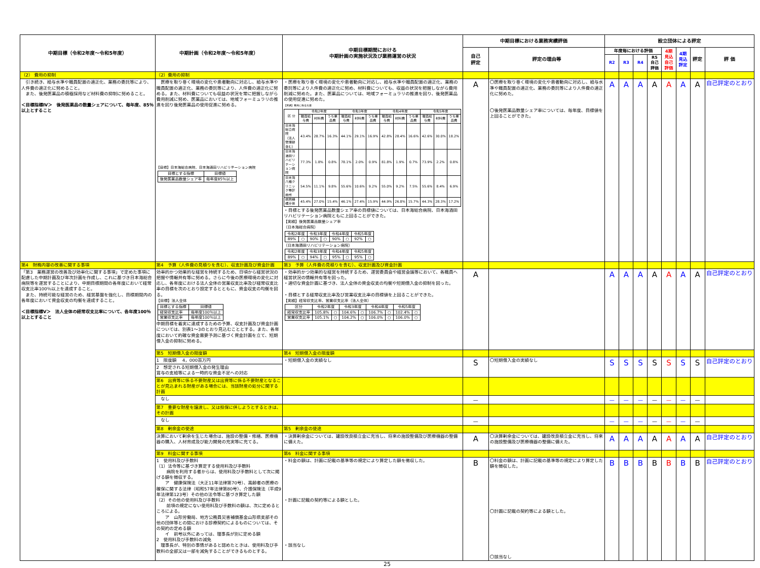| 中期目標（令和2年度～令和5年度） | 中期計画（令和2年度～令和5年度） | 中期目標期間における 中期計画の実施状況及び業務運営の状況 | 中期目標における業務実績評価 | | 設立団体による評定 | | | | | | | |
| --- | --- | --- | --- | --- | --- | --- | --- | --- | --- | --- | --- | --- |
| | | | 自己 評定 | 評定の理由等 | 年度毎における評価 | | | | 4期 見込 自己 評価 | 4期 見込 評定 | 評定 | 評 価 |
| | | | | | R2 | R3 | R4 | R5 自己 評価 | | | | |
| （2） 費用の抑制 | （2）費用の抑制 | | | | | | | | | | | |
| 引き続き、給与水準や職員配置の適正化、業務の委託等により、人件費の適正化に努めること。 また、後発医薬品の積極採用など材料費の抑制に努めること。 ＜目標指標Ⅳ＞ 後発医薬品の数量シェアについて、毎年度、85％以上とすること | 医療を取り巻く環境の変化や患者動向に対応し、給与水準や職員配置の適正化、業務の委託等により、人件費の適正化に努める。また、材料費についても収益の状況を常に把握しながら費用削減に努め、医薬品においては、地域フォーミュラリの推進を図り後発医薬品の使用促進に努める。 【目標】日本海総合病院、日本海酒田リハビリテーション病院 / 目標とする指標 / 目標値 / / 後発医薬品数量シェア率 / 毎年度85％以上 / | ・医療を取り巻く環境の変化や患者動向に対応し、給与水準や職員配置の適正化、業務の委託等により人件費の適正化に努め、材料費についても、収益の状況を把握しながら費用削減に努めた。また、医薬品については、地域フォーミュラリの推進を図り、後発医薬品の使用促進に努めた。 【実績】費用に係る比率 / 区 分 / 令和2年度 / / / 令和3年度 / / / 令和4年度 / / / 令和5年度 / / / / / 職員給与費 / 材料費 / うち薬品費 / 職員給与費 / 材料費 / うち薬品費 / 職員給与費 / 材料費 / うち薬品費 / 職員給与費 / 材料費 / うち薬品費 / / 日本海総合病院 （法人管理部含む） / 43.4% / 28.7% / 16.3% / 44.1% / 29.1% / 16.9% / 42.8% / 28.4% / 16.6% / 42.6% / 30.0% / 18.2% / / 日本海酒田リハビリテーション病院 / 77.3% / 1.8% / 0.8% / 78.1% / 2.0% / 0.9% / 81.8% / 1.9% / 0.7% / 73.9% / 2.2% / 0.8% / / 日本海八幡クリニック等診療所 / 54.5% / 11.1% / 9.8% / 55.6% / 10.6% / 9.2% / 55.0% / 9.2% / 7.5% / 55.6% / 8.4% / 6.9% / / 病院機構全体 / 45.4% / 27.0% / 15.4% / 46.1% / 27.4% / 15.9% / 44.9% / 26.8% / 15.7% / 44.3% / 28.3% / 17.2% / ・目標とする後発医薬品数量シェア率の目標値については、日本海総合病院、日本海酒田リハビリテーション病院ともに上回ることができた。 【実績】後発医薬品数量シェア率 （日本海総合病院） / 令和2年度 / / 令和3年度 / / 令和4年度 / / 令和5年度 / / / 89% / ○ / 90% / ○ / 90% / ○ / 92% / ○ / （日本海酒田リハビリテーション病院） / 令和2年度 / / 令和3年度 / / 令和4年度 / / 令和5年度 / / / 89% / ○ / 94% / ○ / 95% / ○ / 95% / ○ / | A | 〇医療を取り巻く環境の変化や患者動向に対応し、給与水準や職員配置の適正化、業務の委託等により人件費の適正化に努めた。 〇後発医薬品数量シェア率については、毎年度、目標値を上回ることができた。 | A | A | A | A | A | A | A | 自己評定のとおり |
| 第4 財務内容の改善に関する事項 | 第4 予算（人件費の見積りを含む）、収支計画及び資金計画 | 第3 予算（人件費の見積りを含む）、収支計画及び資金計画 | | | | | | | | | | |
| 「第3 業務運営の改善及び効率化に関する事項」で定めた事項に配慮した中期計画及び年次計画を作成し、これに基づき日本海総合病院等を運営することにより、中期目標期間の各年度において経常収支比率100％以上を達成すること。 また、持続可能な経営のため、経営基盤を強化し、目標期間内の各年度において資金収支の均衡を達成すること。 ＜目標指標Ⅴ＞ 法人全体の経常収支比率について、各年度100％以上とすること | 効率的かつ効果的な経営を持続するため、日頃から経営状況の把握や情報共有等に努める。さらに今後の医療環境の変化に対応し、各年度における法人全体の営業収支比率及び経常収支比率の目標を次のとおり設定するとともに、資金収支の均衡を図る。 【目標】法人全体 / 目標とする指標 / 目標値 / / 経常収支比率 / 毎年度100％以上 / / 営業収支比率 / 毎年度100％以上 / 中期目標を着実に達成するための予算、収支計画及び資金計画については、別表1～3のとおり見込むこととする。また、各年度において的確な資金需要予測に基づく資金計画を立て、短期借入金の抑制に努める。 | ・効率的かつ効果的な経営を持続するため、運営委員会や経営会議等において、各職員へ経営状況の情報共有等を図った。 ・適切な資金計画に基づき、法人全体の資金収支の均衡や短期借入金の抑制を図った。 ・目標とする経常収支比率及び営業収支比率の目標値を上回ることができた。 【実績】経常収支比率、営業収支比率（法人全体） / 区分 / 令和2年度 / / 令和3年度 / / 令和4年度 / / 令和5年度 / / / 経常収支比率 / 105.8% / ○ / 104.6% / ○ / 106.7% / ○ / 102.4% / ○ / / 営業収支比率 / 105.1% / ○ / 104.2% / ○ / 106.0% / ○ / 106.0% / ○ / | A | | A | A | A | A | A | A | A | 自己評定のとおり |
| | 第5 短期借入金の限度額 | 第4 短期借入金の限度額 | | | | | | | | | | |
| | 1 限度額 4，000百万円 2 想定される短期借入金の発生理由 賞与の支給等による一時的な資金不足への対応 | ・短期借入金の実績なし | S | 〇短期借入金の実績なし | S | S | S | S | S | S | S | 自己評定のとおり |
| | 第6 出資等に係る不要財産又は出資等に係る不要財産となることが見込まれる財産がある場合には、当該財産の処分に関する計画 | | | | | | | | | | | |
| | なし | | — | | — | — | — | — | — | — | — | |
| | 第7 重要な財産を譲渡し、又は担保に供しようとするときは、その計画 | | | | | | | | | | | |
| | なし | | — | | — | — | — | — | — | — | — | |
| | 第8 剰余金の使途 | 第5 剰余金の使途 | | | | | | | | | | |
| | 決算において剰余を生じた場合は、施設の整備・修繕、医療機器の購入、人材育成及び能力開発の充実等に充てる。 | ・決算剰余金については、建設改良積立金に充当し、将来の施設整備及び医療機器の整備に備えた。 | A | 〇決算剰余金については、建設改良積立金に充当し、将来の施設整備及び医療機器の整備に備えた。 | A | A | A | A | A | A | A | 自己評定のとおり |
| | 第9 料金に関する事項 | 第6 料金に関する事項 | | | | | | | | | | |
| | 1 使用料及び手数料 （1）法令等に基づき算定する使用料及び手数料 病院を利用する者からは、使用料及び手数料として次に掲げる額を徴収する。 ア 健康保険法（大正11年法律第70号）、高齢者の医療の確保に関する法律（昭和57年法律第80号）、介護保険法（平成9年法律第123号）その他の法令等に基づき算定した額 （2）その他の使用料及び手数料 前項の規定にない使用料及び手数料の額は、次に定めるところによる。 ア 山形労働局、地方公務員災害補償基金山形県支部その他の団体等との間における診療契約によるものについては、その契約の定める額 イ 前号以外にあっては、理事長が別に定める額 2 使用料及び手数料の減免 理事長が、特別の事情があると認めたときは、使用料及び手数料の全部又は一部を減免することができるものとする。 | ・料金の額は、計画に記載の基準等の規定により算定した額を徴収した。 ・計画に記載の契約等による額とした。 ・該当なし | B | 〇料金の額は、計画に記載の基準等の規定により算定した額を徴収した。 〇計画に記載の契約等による額とした。 〇該当なし | B | B | B | B | B | B | B | 自己評定のとおり |
25